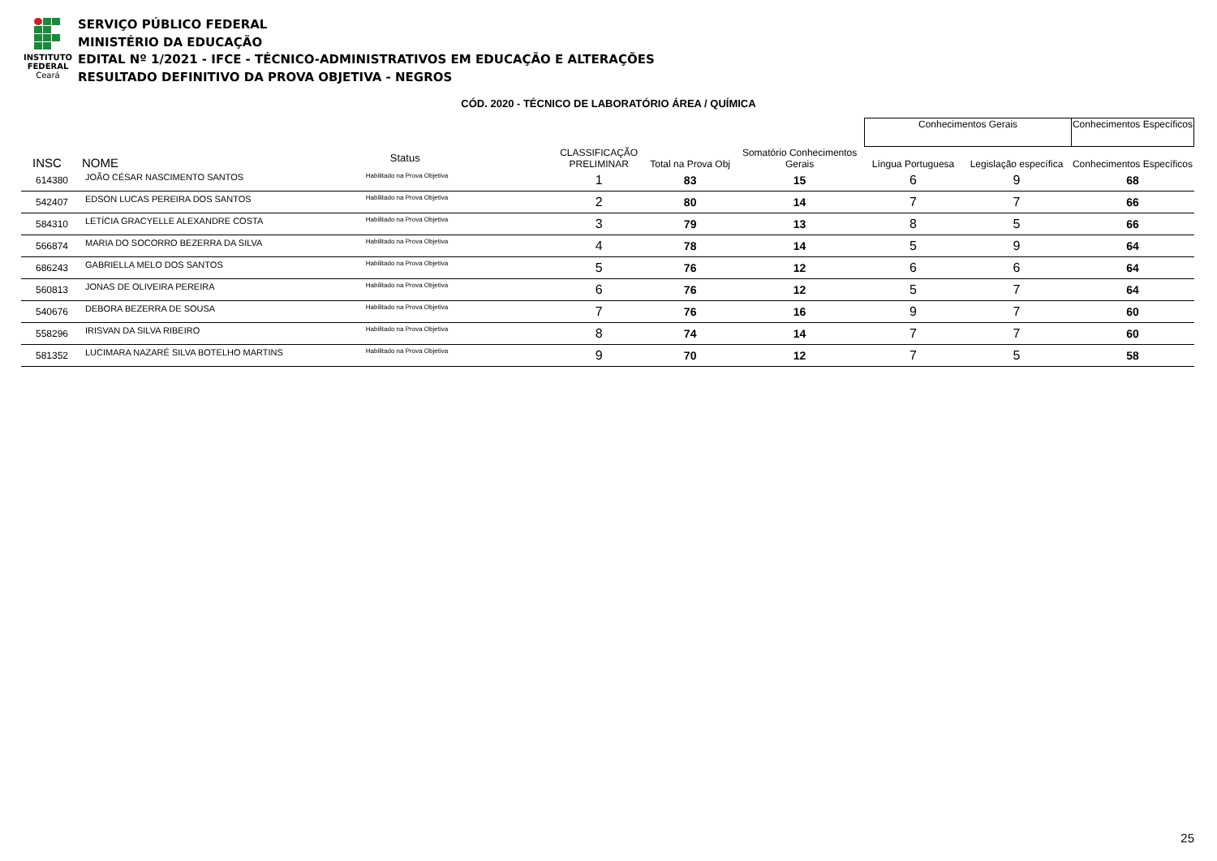INSTITUTO
FEDERAL
Ceará
SERVIÇO PÚBLICO FEDERAL
MINISTÉRIO DA EDUCAÇÃO
EDITAL Nº 1/2021 - IFCE - TÉCNICO-ADMINISTRATIVOS EM EDUCAÇÃO E ALTERAÇÕES
RESULTADO DEFINITIVO DA PROVA OBJETIVA - NEGROS
CÓD. 2020 - TÉCNICO DE LABORATÓRIO ÁREA / QUÍMICA
| | | | | | | Conhecimentos Gerais | | Conhecimentos Específicos |
| --- | --- | --- | --- | --- | --- | --- | --- | --- |
| INSC | NOME | Status | CLASSIFICAÇÃO PRELIMINAR | Total na Prova Obj | Somatório Conhecimentos Gerais | Língua Portuguesa | Legislação específica | Conhecimentos Específicos |
| 614380 | JOÃO CÉSAR NASCIMENTO SANTOS | Habilitado na Prova Objetiva | 1 | 83 | 15 | 6 | 9 | 68 |
| 542407 | EDSON LUCAS PEREIRA DOS SANTOS | Habilitado na Prova Objetiva | 2 | 80 | 14 | 7 | 7 | 66 |
| 584310 | LETÍCIA GRACYELLE ALEXANDRE COSTA | Habilitado na Prova Objetiva | 3 | 79 | 13 | 8 | 5 | 66 |
| 566874 | MARIA DO SOCORRO BEZERRA DA SILVA | Habilitado na Prova Objetiva | 4 | 78 | 14 | 5 | 9 | 64 |
| 686243 | GABRIELLA MELO DOS SANTOS | Habilitado na Prova Objetiva | 5 | 76 | 12 | 6 | 6 | 64 |
| 560813 | JONAS DE OLIVEIRA PEREIRA | Habilitado na Prova Objetiva | 6 | 76 | 12 | 5 | 7 | 64 |
| 540676 | DEBORA BEZERRA DE SOUSA | Habilitado na Prova Objetiva | 7 | 76 | 16 | 9 | 7 | 60 |
| 558296 | IRISVAN DA SILVA RIBEIRO | Habilitado na Prova Objetiva | 8 | 74 | 14 | 7 | 7 | 60 |
| 581352 | LUCIMARA NAZARÉ SILVA BOTELHO MARTINS | Habilitado na Prova Objetiva | 9 | 70 | 12 | 7 | 5 | 58 |
25